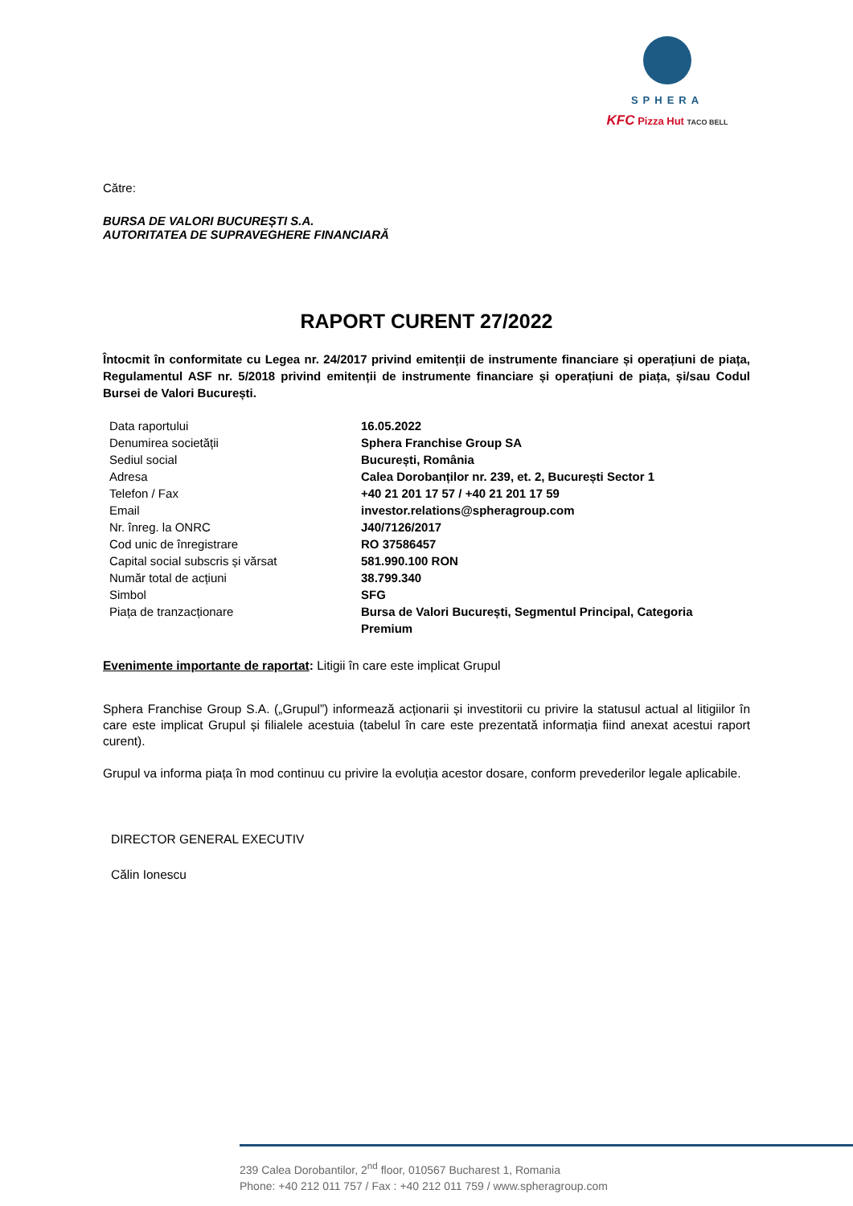SPHERA
KFC Pizza Hut TACO BELL
Către:
BURSA DE VALORI BUCUREȘTI S.A.
AUTORITATEA DE SUPRAVEGHERE FINANCIARĂ
RAPORT CURENT 27/2022
Întocmit în conformitate cu Legea nr. 24/2017 privind emitenții de instrumente financiare și operațiuni de piața, Regulamentul ASF nr. 5/2018 privind emitenții de instrumente financiare și operațiuni de piața, și/sau Codul Bursei de Valori București.
| Data raportului | 16.05.2022 |
| Denumirea societății | Sphera Franchise Group SA |
| Sediul social | București, România |
| Adresa | Calea Dorobanților nr. 239, et. 2, București Sector 1 |
| Telefon / Fax | +40 21 201 17 57 / +40 21 201 17 59 |
| Email | investor.relations@spheragroup.com |
| Nr. înreg. la ONRC | J40/7126/2017 |
| Cod unic de înregistrare | RO 37586457 |
| Capital social subscris și vărsat | 581.990.100 RON |
| Număr total de acțiuni | 38.799.340 |
| Simbol | SFG |
| Piața de tranzacționare | Bursa de Valori București, Segmentul Principal, Categoria Premium |
Evenimente importante de raportat: Litigii în care este implicat Grupul
Sphera Franchise Group S.A. („Grupul”) informează acționarii și investitorii cu privire la statusul actual al litigiilor în care este implicat Grupul și filialele acestuia (tabelul în care este prezentată informația fiind anexat acestui raport curent).
Grupul va informa piața în mod continuu cu privire la evoluția acestor dosare, conform prevederilor legale aplicabile.
DIRECTOR GENERAL EXECUTIV
Călin Ionescu
239 Calea Dorobantilor, 2<sup>nd</sup> floor, 010567 Bucharest 1, Romania
Phone: +40 212 011 757 / Fax : +40 212 011 759 / www.spheragroup.com